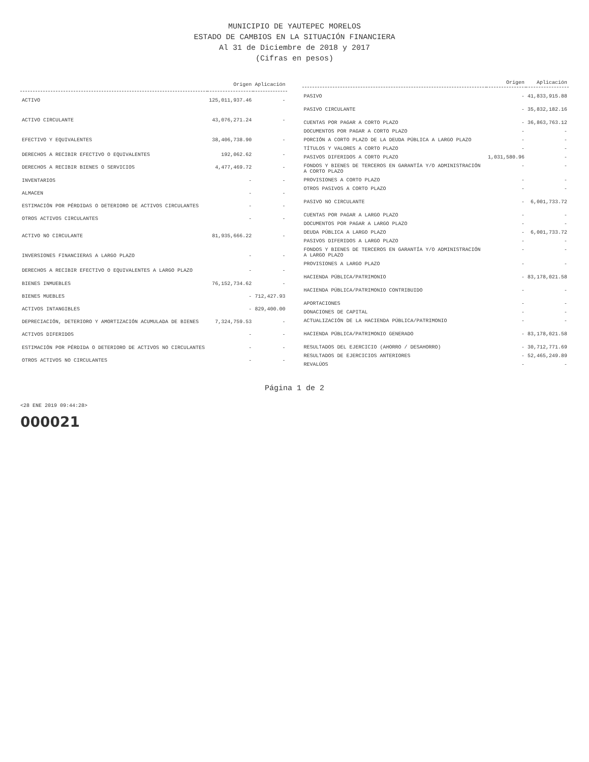MUNICIPIO DE YAUTEPEC MORELOS
ESTADO DE CAMBIOS EN LA SITUACIÓN FINANCIERA
Al 31 de Diciembre de 2018 y 2017
(Cifras en pesos)
| | Origen | Aplicación |
| --- | --- | --- |
| ACTIVO | 125,011,937.46 | - |
| ACTIVO CIRCULANTE | 43,076,271.24 | - |
| EFECTIVO Y EQUIVALENTES | 38,406,738.90 | - |
| DERECHOS A RECIBIR EFECTIVO O EQUIVALENTES | 192,062.62 | - |
| DERECHOS A RECIBIR BIENES O SERVICIOS | 4,477,469.72 | - |
| INVENTARIOS | - | - |
| ALMACEN | - | - |
| ESTIMACIÓN POR PÉRDIDAS O DETERIORO DE ACTIVOS CIRCULANTES | - | - |
| OTROS ACTIVOS CIRCULANTES | - | - |
| ACTIVO NO CIRCULANTE | 81,935,666.22 | - |
| INVERSIONES FINANCIERAS A LARGO PLAZO | - | - |
| DERECHOS A RECIBIR EFECTIVO O EQUIVALENTES A LARGO PLAZO | - | - |
| BIENES INMUEBLES | 76,152,734.62 | - |
| BIENES MUEBLES | - | 712,427.93 |
| ACTIVOS INTANGIBLES | - | 829,400.00 |
| DEPRECIACIÓN, DETERIORO Y AMORTIZACIÓN ACUMULADA DE BIENES | 7,324,759.53 | - |
| ACTIVOS DIFERIDOS | - | - |
| ESTIMACIÓN POR PÉRDIDA O DETERIORO DE ACTIVOS NO CIRCULANTES | - | - |
| OTROS ACTIVOS NO CIRCULANTES | - | - |
| | Origen | Aplicación |
| --- | --- | --- |
| PASIVO | - | 41,833,915.88 |
| PASIVO CIRCULANTE | - | 35,832,182.16 |
| CUENTAS POR PAGAR A CORTO PLAZO | - | 36,863,763.12 |
| DOCUMENTOS POR PAGAR A CORTO PLAZO | - | - |
| PORCIÓN A CORTO PLAZO DE LA DEUDA PÚBLICA A LARGO PLAZO | - | - |
| TÍTULOS Y VALORES A CORTO PLAZO | - | - |
| PASIVOS DIFERIDOS A CORTO PLAZO | 1,031,580.96 | - |
| FONDOS Y BIENES DE TERCEROS EN GARANTÍA Y/O ADMINISTRACIÓN A CORTO PLAZO | - | - |
| PROVISIONES A CORTO PLAZO | - | - |
| OTROS PASIVOS A CORTO PLAZO | - | - |
| PASIVO NO CIRCULANTE | - | 6,001,733.72 |
| CUENTAS POR PAGAR A LARGO PLAZO | - | - |
| DOCUMENTOS POR PAGAR A LARGO PLAZO | - | - |
| DEUDA PÚBLICA A LARGO PLAZO | - | 6,001,733.72 |
| PASIVOS DIFERIDOS A LARGO PLAZO | - | - |
| FONDOS Y BIENES DE TERCEROS EN GARANTÍA Y/O ADMINISTRACIÓN A LARGO PLAZO | - | - |
| PROVISIONES A LARGO PLAZO | - | - |
| HACIENDA PÚBLICA/PATRIMONIO | - | 83,178,021.58 |
| HACIENDA PÚBLICA/PATRIMONIO CONTRIBUIDO | - | - |
| APORTACIONES | - | - |
| DONACIONES DE CAPITAL | - | - |
| ACTUALIZACIÓN DE LA HACIENDA PÚBLICA/PATRIMONIO | - | - |
| HACIENDA PÚBLICA/PATRIMONIO GENERADO | - | 83,178,021.58 |
| RESULTADOS DEL EJERCICIO (AHORRO / DESAHORRO) | - | 30,712,771.69 |
| RESULTADOS DE EJERCICIOS ANTERIORES | - | 52,465,249.89 |
| REVALÚOS | - | - |
Página 1 de 2
<28 ENE 2019 09:44:28>
000021